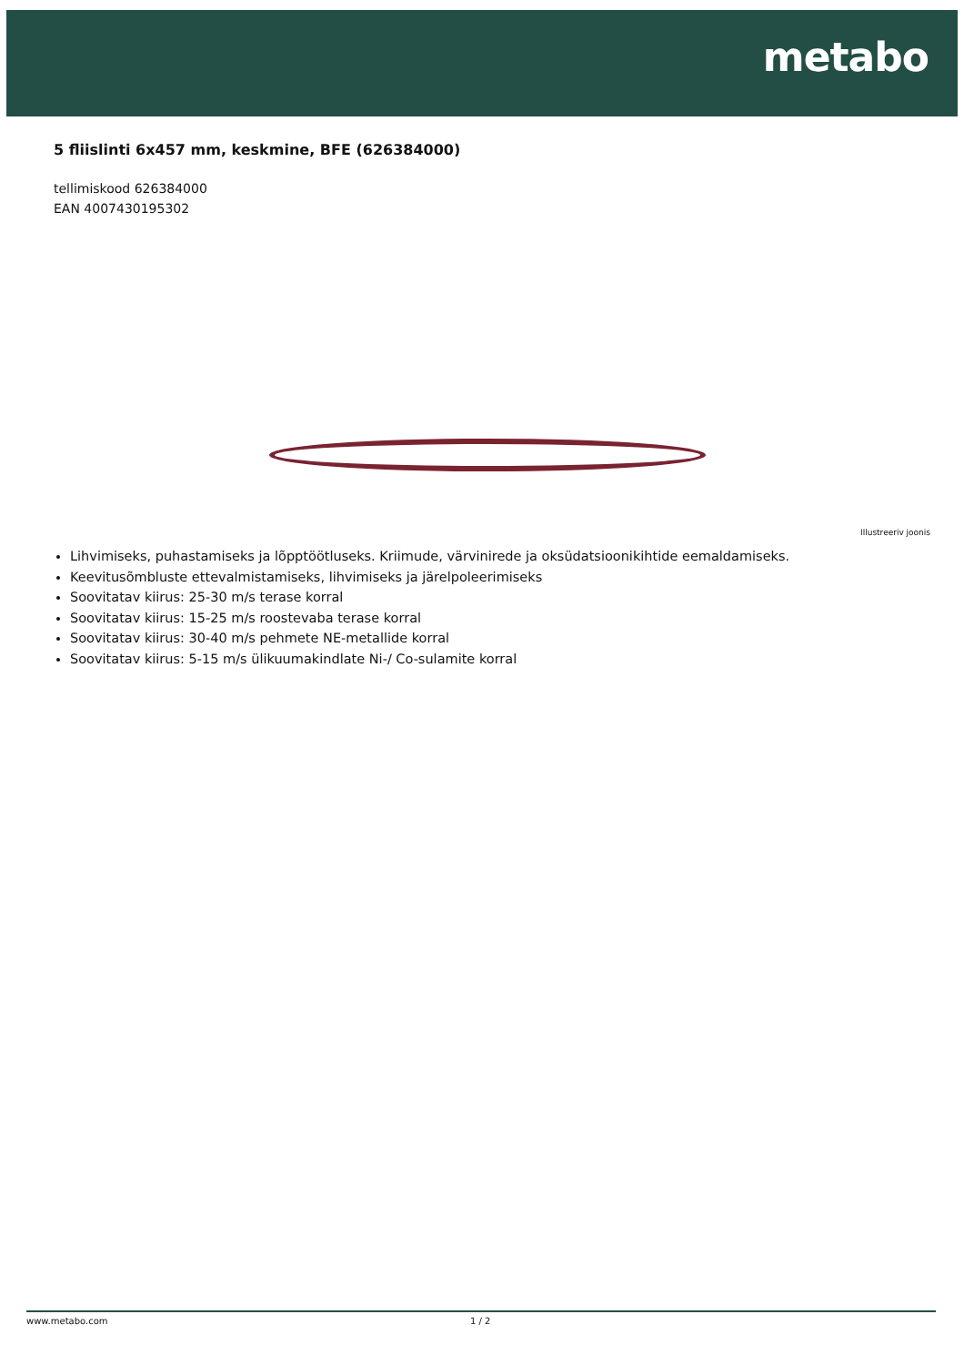metabo
5 fliislinti 6x457 mm, keskmine, BFE (626384000)
tellimiskood 626384000
EAN 4007430195302
Illustreeriv joonis
Lihvimiseks, puhastamiseks ja lõpptöötluseks. Kriimude, värvinirede ja oksüdatsioonikihtide eemaldamiseks.
Keevitusõmbluste ettevalmistamiseks, lihvimiseks ja järelpoleerimiseks
Soovitatav kiirus: 25-30 m/s terase korral
Soovitatav kiirus: 15-25 m/s roostevaba terase korral
Soovitatav kiirus: 30-40 m/s pehmete NE-metallide korral
Soovitatav kiirus: 5-15 m/s ülikuumakindlate Ni-/ Co-sulamite korral
www.metabo.com 1 / 2